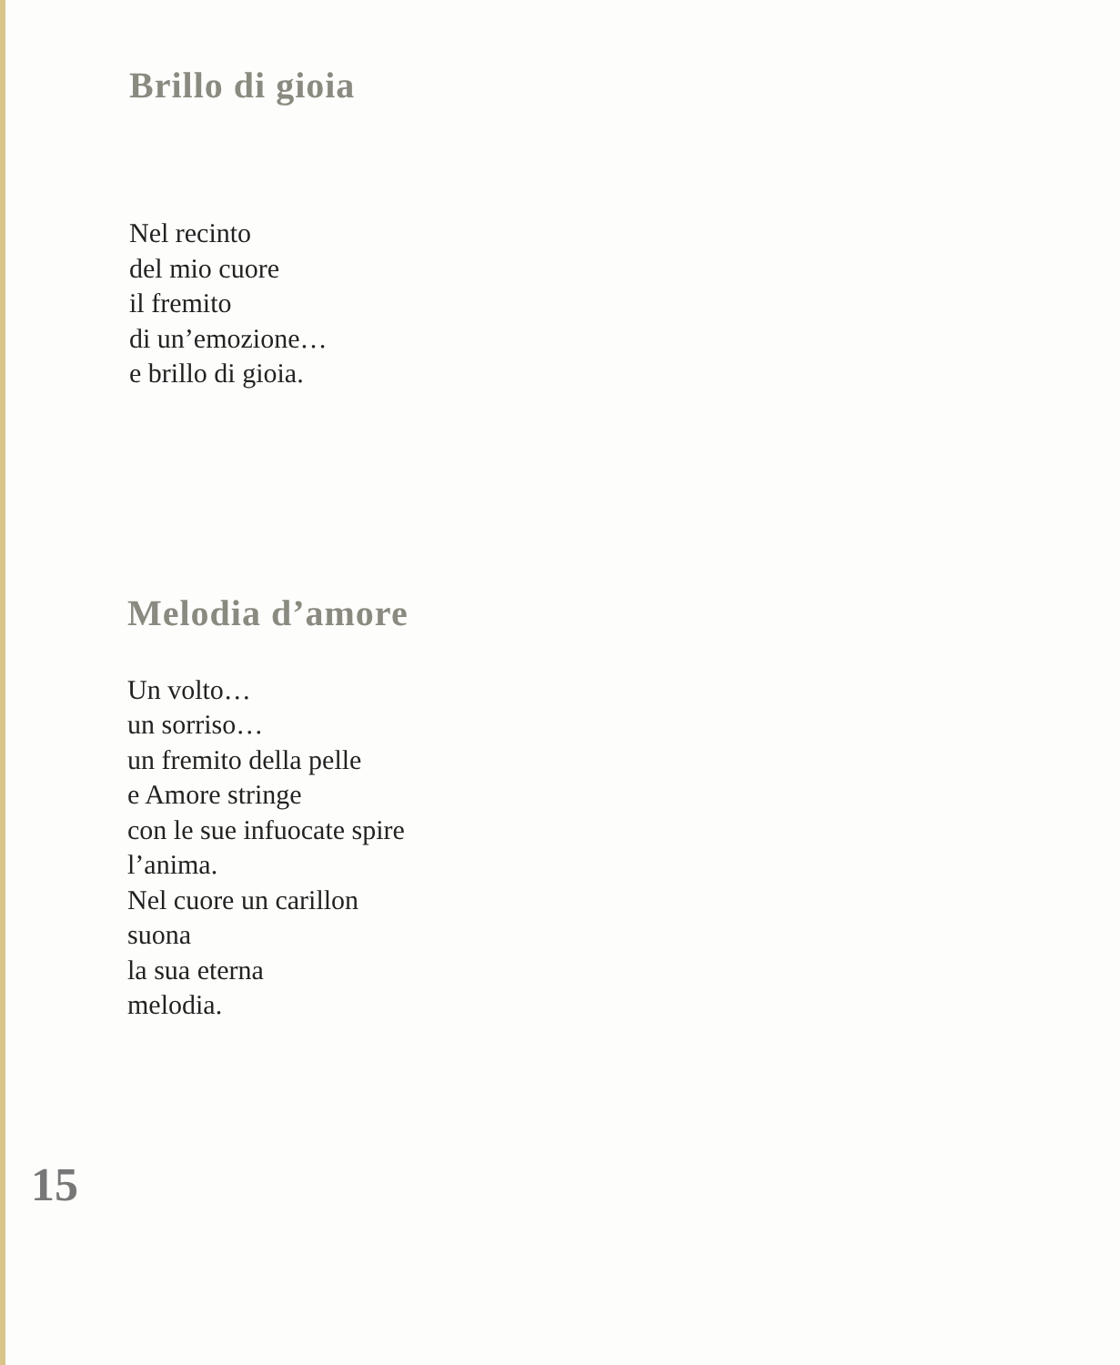Brillo di gioia
Nel recinto
del mio cuore
il fremito
di un’emozione…
e brillo di gioia.
Melodia d’amore
Un volto…
un sorriso…
un fremito della pelle
e Amore stringe
con le sue infuocate spire
l’anima.
Nel cuore un carillon
suona
la sua eterna
melodia.
15